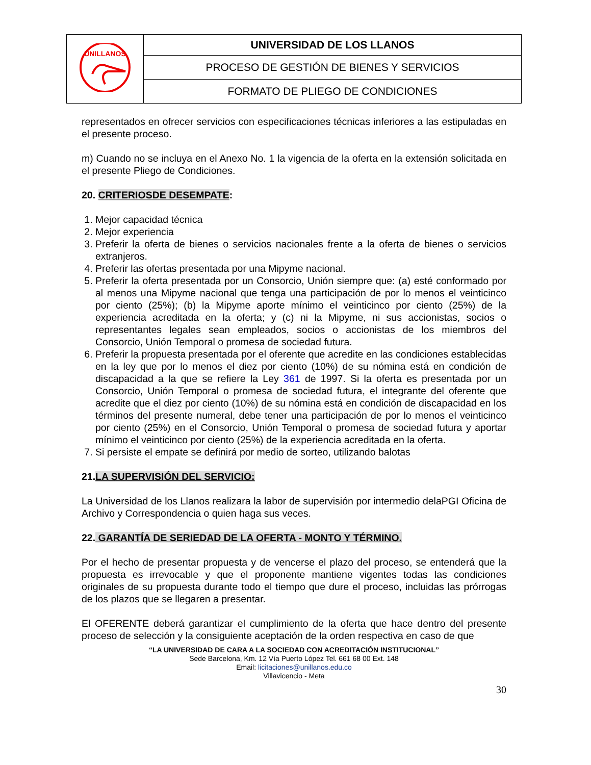| UNILLANOS | UNIVERSIDAD DE LOS LLANOS |
| | PROCESO DE GESTIÓN DE BIENES Y SERVICIOS |
| | FORMATO DE PLIEGO DE CONDICIONES |
representados en ofrecer servicios con especificaciones técnicas inferiores a las estipuladas en el presente proceso.
m) Cuando no se incluya en el Anexo No. 1 la vigencia de la oferta en la extensión solicitada en el presente Pliego de Condiciones.
20. CRITERIOSDE DESEMPATE:
1. Mejor capacidad técnica
2. Mejor experiencia
3. Preferir la oferta de bienes o servicios nacionales frente a la oferta de bienes o servicios extranjeros.
4. Preferir las ofertas presentada por una Mipyme nacional.
5. Preferir la oferta presentada por un Consorcio, Unión siempre que: (a) esté conformado por al menos una Mipyme nacional que tenga una participación de por lo menos el veinticinco por ciento (25%); (b) la Mipyme aporte mínimo el veinticinco por ciento (25%) de la experiencia acreditada en la oferta; y (c) ni la Mipyme, ni sus accionistas, socios o representantes legales sean empleados, socios o accionistas de los miembros del Consorcio, Unión Temporal o promesa de sociedad futura.
6. Preferir la propuesta presentada por el oferente que acredite en las condiciones establecidas en la ley que por lo menos el diez por ciento (10%) de su nómina está en condición de discapacidad a la que se refiere la Ley 361 de 1997. Si la oferta es presentada por un Consorcio, Unión Temporal o promesa de sociedad futura, el integrante del oferente que acredite que el diez por ciento (10%) de su nómina está en condición de discapacidad en los términos del presente numeral, debe tener una participación de por lo menos el veinticinco por ciento (25%) en el Consorcio, Unión Temporal o promesa de sociedad futura y aportar mínimo el veinticinco por ciento (25%) de la experiencia acreditada en la oferta.
7. Si persiste el empate se definirá por medio de sorteo, utilizando balotas
21.LA SUPERVISIÓN DEL SERVICIO:
La Universidad de los Llanos realizara la labor de supervisión por intermedio delaPGI Oficina de Archivo y Correspondencia o quien haga sus veces.
22. GARANTÍA DE SERIEDAD DE LA OFERTA - MONTO Y TÉRMINO.
Por el hecho de presentar propuesta y de vencerse el plazo del proceso, se entenderá que la propuesta es irrevocable y que el proponente mantiene vigentes todas las condiciones originales de su propuesta durante todo el tiempo que dure el proceso, incluidas las prórrogas de los plazos que se llegaren a presentar.
El OFERENTE deberá garantizar el cumplimiento de la oferta que hace dentro del presente proceso de selección y la consiguiente aceptación de la orden respectiva en caso de que
“LA UNIVERSIDAD DE CARA A LA SOCIEDAD CON ACREDITACIÓN INSTITUCIONAL”
Sede Barcelona, Km. 12 Vía Puerto López Tel. 661 68 00 Ext. 148
Email: licitaciones@unillanos.edu.co
Villavicencio - Meta
30